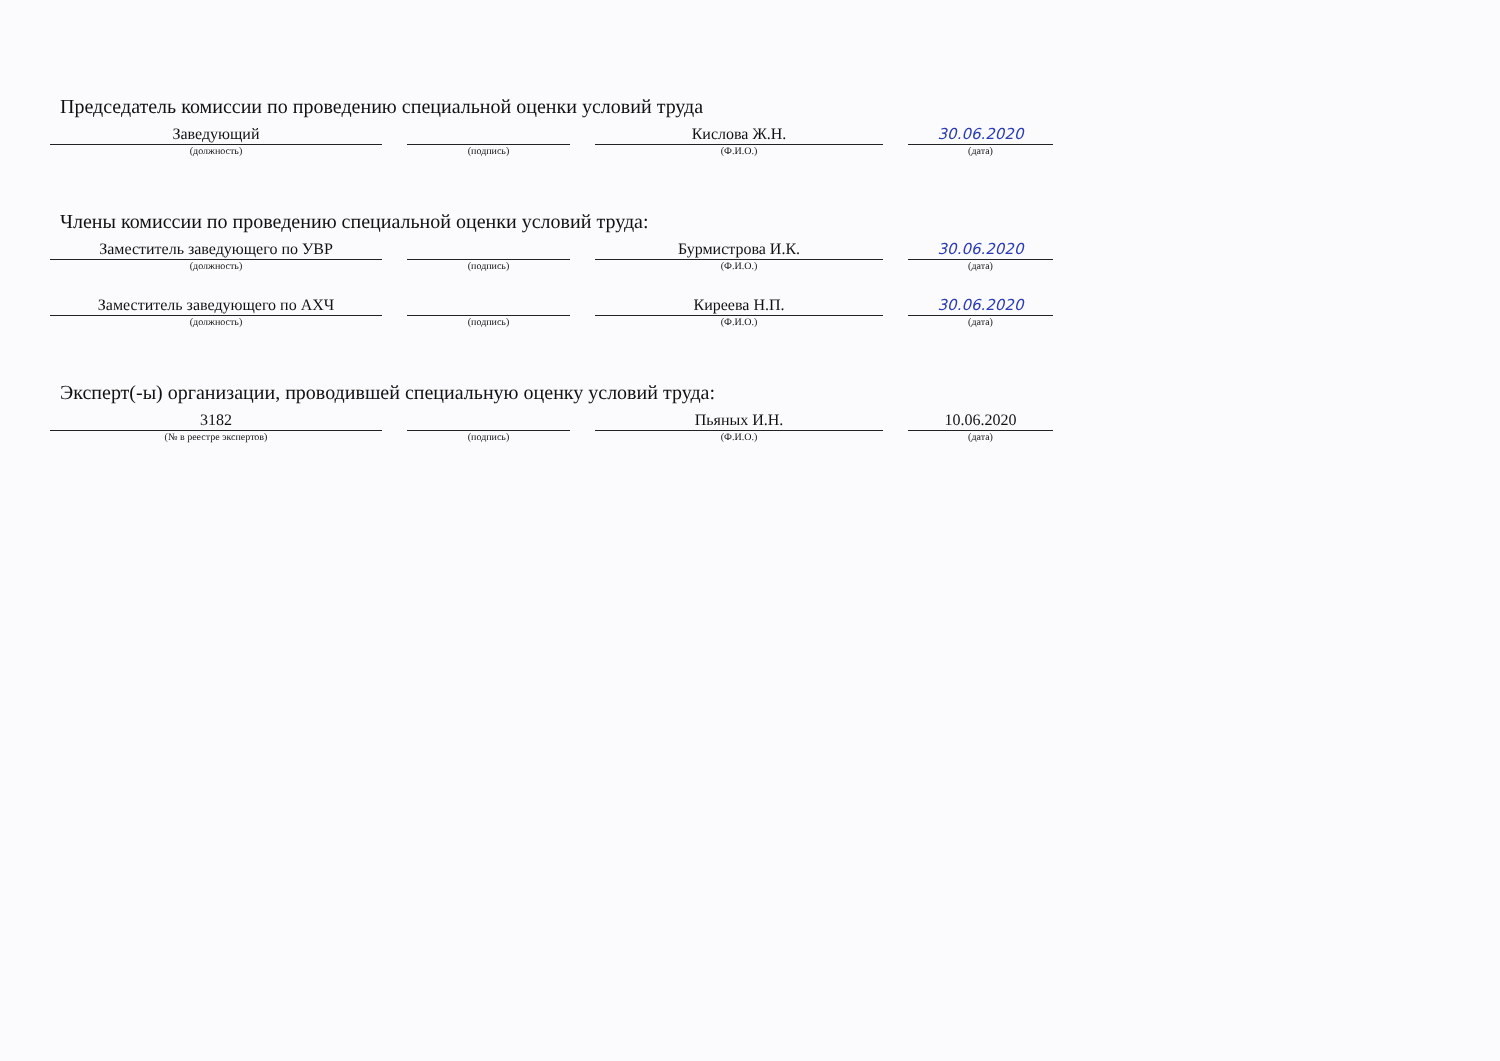Председатель комиссии по проведению специальной оценки условий труда
Заведующий
(должность)
(подпись)
Кислова Ж.Н.
(Ф.И.О.)
30.06.2020
(дата)
Члены комиссии по проведению специальной оценки условий труда:
Заместитель заведующего по УВР
(должность)
(подпись)
Бурмистрова И.К.
(Ф.И.О.)
30.06.2020
(дата)
Заместитель заведующего по АХЧ
(должность)
(подпись)
Киреева Н.П.
(Ф.И.О.)
30.06.2020
(дата)
Эксперт(-ы) организации, проводившей специальную оценку условий труда:
3182
(№ в реестре экспертов)
(подпись)
Пьяных И.Н.
(Ф.И.О.)
10.06.2020
(дата)